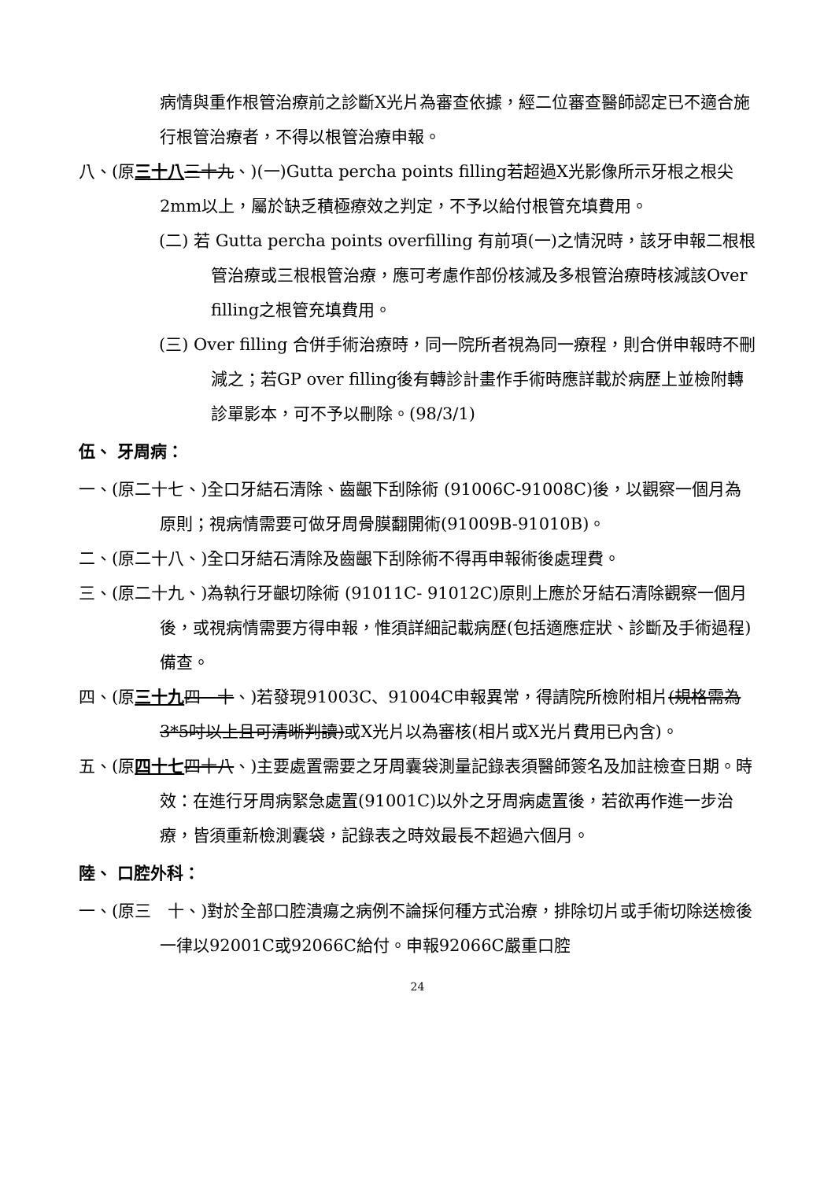病情與重作根管治療前之診斷X光片為審查依據，經二位審查醫師認定已不適合施行根管治療者，不得以根管治療申報。
八、(原三十八 三十九、)(一)Gutta percha points filling若超過X光影像所示牙根之根尖2mm以上，屬於缺乏積極療效之判定，不予以給付根管充填費用。
(二) 若 Gutta percha points overfilling 有前項(一)之情況時，該牙申報二根根管治療或三根根管治療，應可考慮作部份核減及多根管治療時核減該Over filling之根管充填費用。
(三) Over filling 合併手術治療時，同一院所者視為同一療程，則合併申報時不刪減之；若GP over filling後有轉診計畫作手術時應詳載於病歷上並檢附轉診單影本，可不予以刪除。(98/3/1)
伍、 牙周病：
一、(原二十七、)全口牙結石清除、齒齦下刮除術 (91006C-91008C)後，以觀察一個月為原則；視病情需要可做牙周骨膜翻開術(91009B-91010B)。
二、(原二十八、)全口牙結石清除及齒齦下刮除術不得再申報術後處理費。
三、(原二十九、)為執行牙齦切除術 (91011C- 91012C)原則上應於牙結石清除觀察一個月後，或視病情需要方得申報，惟須詳細記載病歷(包括適應症狀、診斷及手術過程)備查。
四、(原三十九 四　十、)若發現91003C、91004C申報異常，得請院所檢附相片(規格需為3*5吋以上且可清晰判讀)或X光片以為審核(相片或X光片費用已內含)。
五、(原四十七 四十八、)主要處置需要之牙周囊袋測量記錄表須醫師簽名及加註檢查日期。時效：在進行牙周病緊急處置(91001C)以外之牙周病處置後，若欲再作進一步治療，皆須重新檢測囊袋，記錄表之時效最長不超過六個月。
陸、 口腔外科：
一、(原三　十、)對於全部口腔潰瘍之病例不論採何種方式治療，排除切片或手術切除送檢後一律以92001C或92066C給付。申報92066C嚴重口腔
24